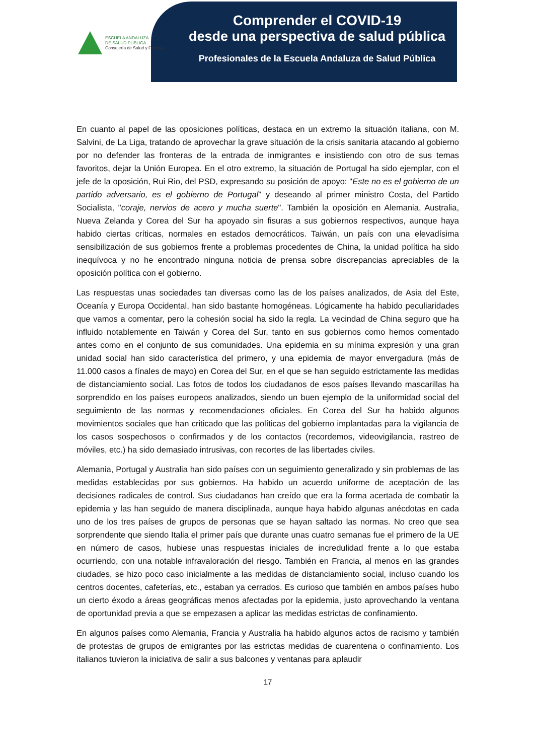ESCUELA ANDALUZA
DE SALUD PÚBLICA
Consejería de Salud y Familias
Comprender el COVID-19
desde una perspectiva de salud pública
Profesionales de la Escuela Andaluza de Salud Pública
En cuanto al papel de las oposiciones políticas, destaca en un extremo la situación italiana, con M. Salvini, de La Liga, tratando de aprovechar la grave situación de la crisis sanitaria atacando al gobierno por no defender las fronteras de la entrada de inmigrantes e insistiendo con otro de sus temas favoritos, dejar la Unión Europea. En el otro extremo, la situación de Portugal ha sido ejemplar, con el jefe de la oposición, Rui Rio, del PSD, expresando su posición de apoyo: "Este no es el gobierno de un partido adversario, es el gobierno de Portugal” y deseando al primer ministro Costa, del Partido Socialista, "coraje, nervios de acero y mucha suerte". También la oposición en Alemania, Australia, Nueva Zelanda y Corea del Sur ha apoyado sin fisuras a sus gobiernos respectivos, aunque haya habido ciertas críticas, normales en estados democráticos. Taiwán, un país con una elevadísima sensibilización de sus gobiernos frente a problemas procedentes de China, la unidad política ha sido inequívoca y no he encontrado ninguna noticia de prensa sobre discrepancias apreciables de la oposición política con el gobierno.
Las respuestas unas sociedades tan diversas como las de los países analizados, de Asia del Este, Oceanía y Europa Occidental, han sido bastante homogéneas. Lógicamente ha habido peculiaridades que vamos a comentar, pero la cohesión social ha sido la regla. La vecindad de China seguro que ha influido notablemente en Taiwán y Corea del Sur, tanto en sus gobiernos como hemos comentado antes como en el conjunto de sus comunidades. Una epidemia en su mínima expresión y una gran unidad social han sido característica del primero, y una epidemia de mayor envergadura (más de 11.000 casos a fínales de mayo) en Corea del Sur, en el que se han seguido estrictamente las medidas de distanciamiento social. Las fotos de todos los ciudadanos de esos países llevando mascarillas ha sorprendido en los países europeos analizados, siendo un buen ejemplo de la uniformidad social del seguimiento de las normas y recomendaciones oficiales. En Corea del Sur ha habido algunos movimientos sociales que han criticado que las políticas del gobierno implantadas para la vigilancia de los casos sospechosos o confirmados y de los contactos (recordemos, videovigilancia, rastreo de móviles, etc.) ha sido demasiado intrusivas, con recortes de las libertades civiles.
Alemania, Portugal y Australia han sido países con un seguimiento generalizado y sin problemas de las medidas establecidas por sus gobiernos. Ha habido un acuerdo uniforme de aceptación de las decisiones radicales de control. Sus ciudadanos han creído que era la forma acertada de combatir la epidemia y las han seguido de manera disciplinada, aunque haya habido algunas anécdotas en cada uno de los tres países de grupos de personas que se hayan saltado las normas. No creo que sea sorprendente que siendo Italia el primer país que durante unas cuatro semanas fue el primero de la UE en número de casos, hubiese unas respuestas iniciales de incredulidad frente a lo que estaba ocurriendo, con una notable infravaloración del riesgo. También en Francia, al menos en las grandes ciudades, se hizo poco caso inicialmente a las medidas de distanciamiento social, incluso cuando los centros docentes, cafeterías, etc., estaban ya cerrados. Es curioso que también en ambos países hubo un cierto éxodo a áreas geográficas menos afectadas por la epidemia, justo aprovechando la ventana de oportunidad previa a que se empezasen a aplicar las medidas estrictas de confinamiento.
En algunos países como Alemania, Francia y Australia ha habido algunos actos de racismo y también de protestas de grupos de emigrantes por las estrictas medidas de cuarentena o confinamiento. Los italianos tuvieron la iniciativa de salir a sus balcones y ventanas para aplaudir
17